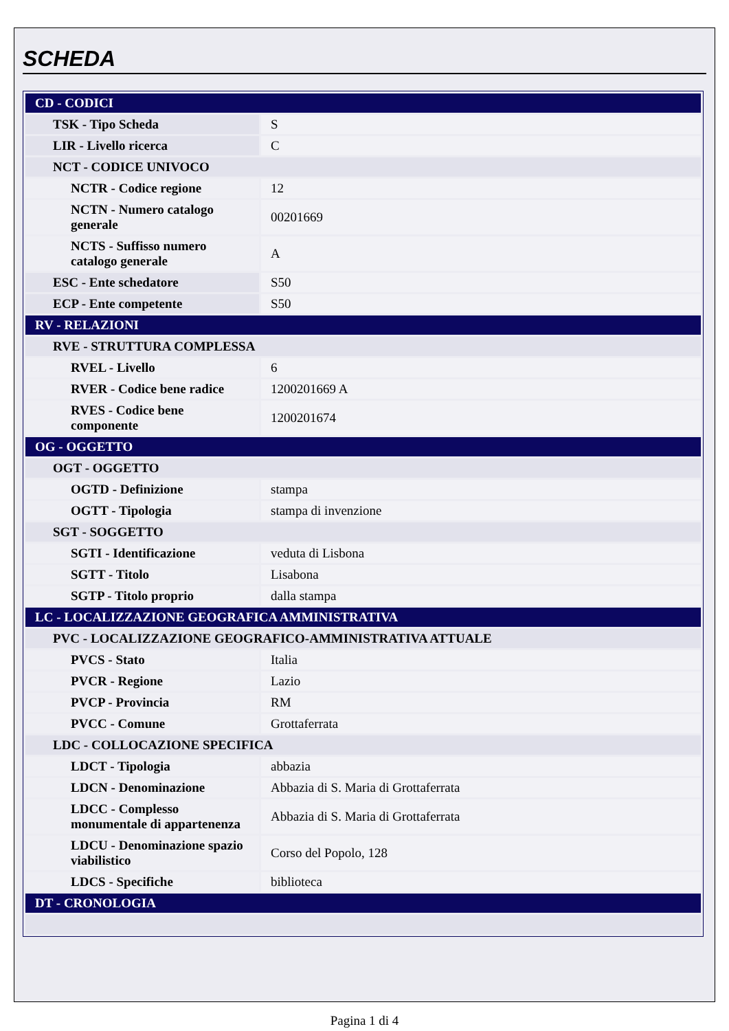SCHEDA
| CD - CODICI | |
| TSK - Tipo Scheda | S |
| LIR - Livello ricerca | C |
| NCT - CODICE UNIVOCO | |
| NCTR - Codice regione | 12 |
| NCTN - Numero catalogo generale | 00201669 |
| NCTS - Suffisso numero catalogo generale | A |
| ESC - Ente schedatore | S50 |
| ECP - Ente competente | S50 |
| RV - RELAZIONI | |
| RVE - STRUTTURA COMPLESSA | |
| RVEL - Livello | 6 |
| RVER - Codice bene radice | 1200201669 A |
| RVES - Codice bene componente | 1200201674 |
| OG - OGGETTO | |
| OGT - OGGETTO | |
| OGTD - Definizione | stampa |
| OGTT - Tipologia | stampa di invenzione |
| SGT - SOGGETTO | |
| SGTI - Identificazione | veduta di Lisbona |
| SGTT - Titolo | Lisabona |
| SGTP - Titolo proprio | dalla stampa |
| LC - LOCALIZZAZIONE GEOGRAFICA AMMINISTRATIVA | |
| PVC - LOCALIZZAZIONE GEOGRAFICO-AMMINISTRATIVA ATTUALE | |
| PVCS - Stato | Italia |
| PVCR - Regione | Lazio |
| PVCP - Provincia | RM |
| PVCC - Comune | Grottaferrata |
| LDC - COLLOCAZIONE SPECIFICA | |
| LDCT - Tipologia | abbazia |
| LDCN - Denominazione | Abbazia di S. Maria di Grottaferrata |
| LDCC - Complesso monumentale di appartenenza | Abbazia di S. Maria di Grottaferrata |
| LDCU - Denominazione spazio viabilistico | Corso del Popolo, 128 |
| LDCS - Specifiche | biblioteca |
| DT - CRONOLOGIA | |
Pagina 1 di 4